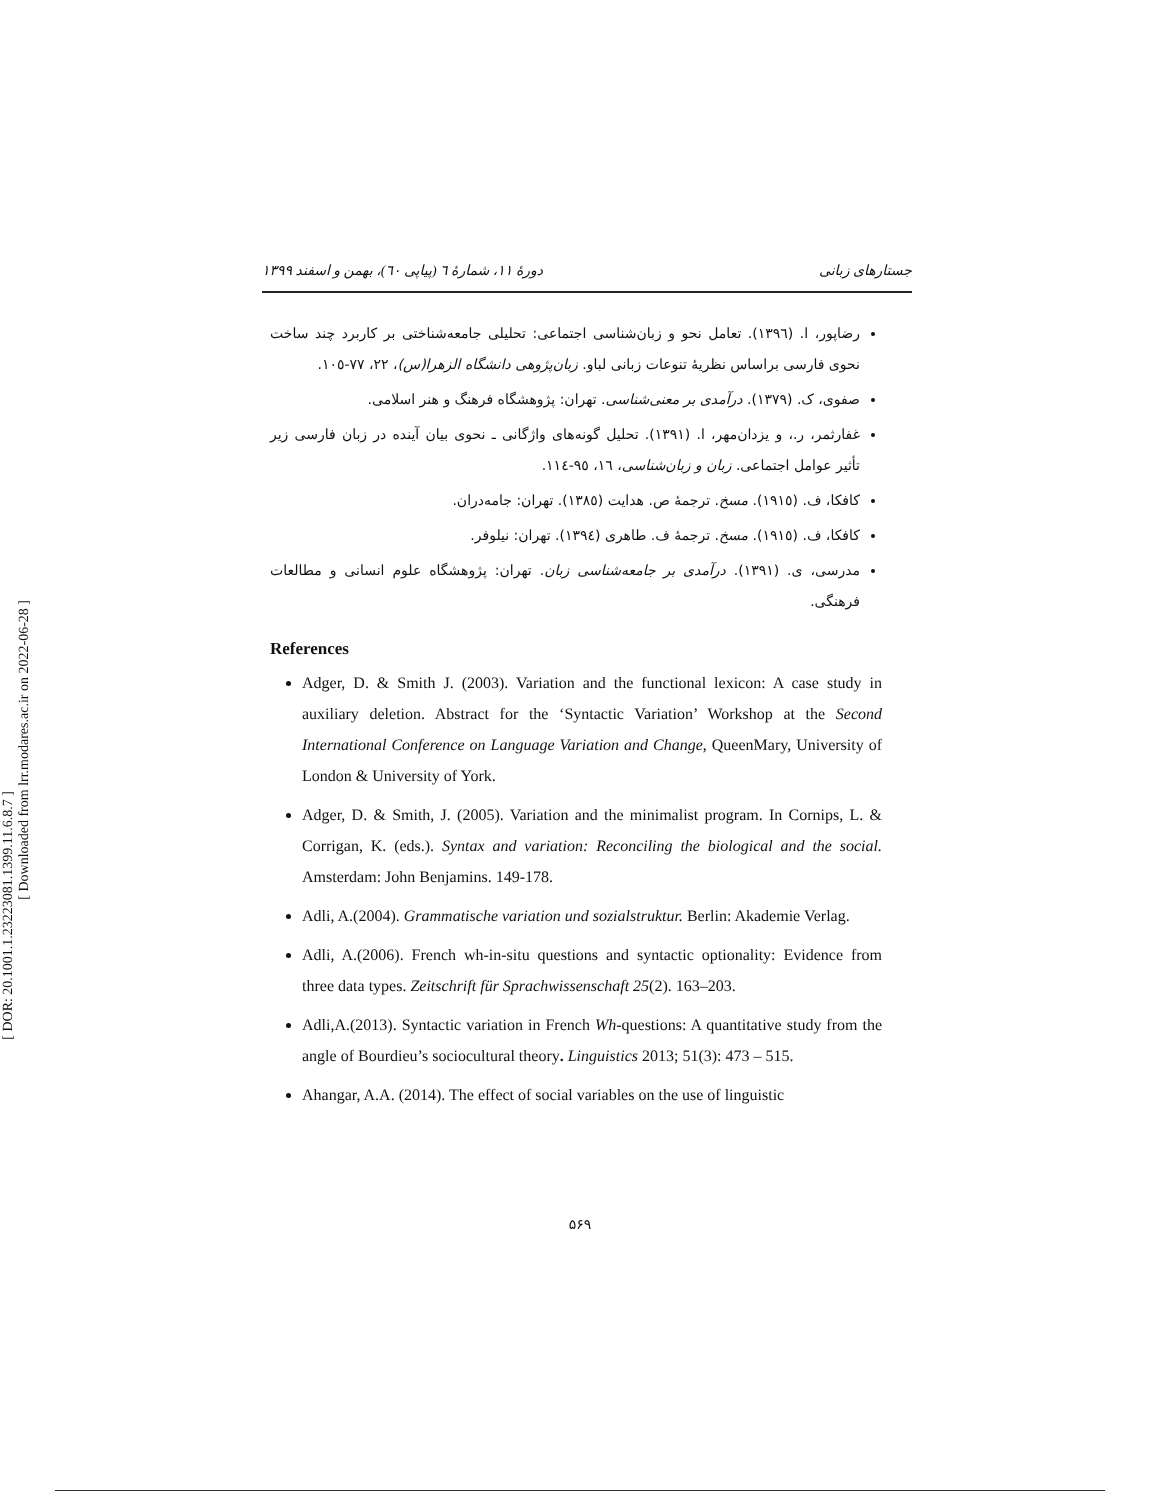[ DOR: 20.1001.1.23223081.1399.11.6.8.7 ]
[ Downloaded from lrr.modares.ac.ir on 2022-06-28 ]
جستارهای زبانی دورهٔ ۱۱، شمارهٔ ٦ (پیاپی ٦٠)، بهمن و اسفند ۱۳۹۹
رضاپور، ا. (١٣٩٦). تعامل نحو و زبان‌شناسی اجتماعی: تحلیلی جامعه‌شناختی بر کاربرد چند ساخت نحوی فارسی براساس نظریهٔ تنوعات زبانی لباو. زبان‌پژوهی دانشگاه الزهرا(س)، ٢٢، ٧٧-١٠٥.
صفوی، ک. (١٣٧٩). درآمدی بر معنی‌شناسی. تهران: پژوهشگاه فرهنگ و هنر اسلامی.
غفارثمر، ر.، و یزدان‌مهر، ا. (١٣٩١). تحلیل گونه‌های واژگانی ـ نحوی بیان آینده در زبان فارسی زیر تأثیر عوامل اجتماعی. زبان و زبان‌شناسی، ١٦، ٩٥-١١٤.
کافکا، ف. (١٩١٥). مسخ. ترجمهٔ ص. هدایت (١٣٨٥). تهران: جامه‌دران.
کافکا، ف. (١٩١٥). مسخ. ترجمهٔ ف. طاهری (١٣٩٤). تهران: نیلوفر.
مدرسی، ی. (١٣٩١). درآمدی بر جامعه‌شناسی زبان. تهران: پژوهشگاه علوم انسانی و مطالعات فرهنگی.
References
Adger, D. & Smith J. (2003). Variation and the functional lexicon: A case study in auxiliary deletion. Abstract for the ‘Syntactic Variation’ Workshop at the Second International Conference on Language Variation and Change, QueenMary, University of London & University of York.
Adger, D. & Smith, J. (2005). Variation and the minimalist program. In Cornips, L. & Corrigan, K. (eds.). Syntax and variation: Reconciling the biological and the social. Amsterdam: John Benjamins. 149-178.
Adli, A.(2004). Grammatische variation und sozialstruktur. Berlin: Akademie Verlag.
Adli, A.(2006). French wh-in-situ questions and syntactic optionality: Evidence from three data types. Zeitschrift für Sprachwissenschaft 25(2). 163–203.
Adli,A.(2013). Syntactic variation in French Wh-questions: A quantitative study from the angle of Bourdieu’s sociocultural theory. Linguistics 2013; 51(3): 473 – 515.
Ahangar, A.A. (2014). The effect of social variables on the use of linguistic
۵۶۹